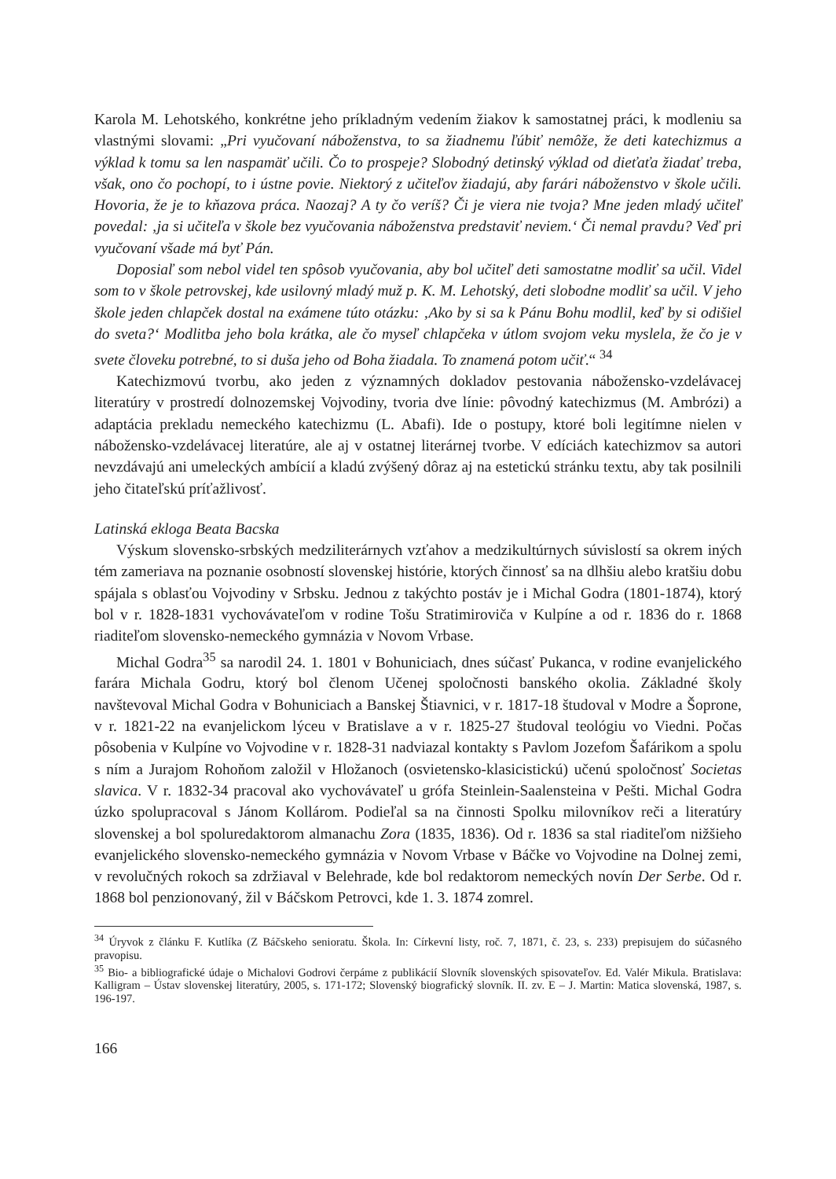Karola M. Lehotského, konkrétne jeho príkladným vedením žiakov k samostatnej práci, k modleniu sa vlastnými slovami: „Pri vyučovaní náboženstva, to sa žiadnemu ľúbiť nemôže, že deti katechizmus a výklad k tomu sa len naspamäť učili. Čo to prospeje? Slobodný detinský výklad od dieťaťa žiadať treba, však, ono čo pochopí, to i ústne povie. Niektorý z učiteľov žiadajú, aby farári náboženstvo v škole učili. Hovoria, že je to kňazova práca. Naozaj? A ty čo veríš? Či je viera nie tvoja? Mne jeden mladý učiteľ povedal: ‚ja si učiteľa v škole bez vyučovania náboženstva predstaviť neviem.‘ Či nemal pravdu? Veď pri vyučovaní všade má byť Pán.
Doposiaľ som nebol videl ten spôsob vyučovania, aby bol učiteľ deti samostatne modliť sa učil. Videl som to v škole petrovskej, kde usilovný mladý muž p. K. M. Lehotský, deti slobodne modliť sa učil. V jeho škole jeden chlapček dostal na exámene túto otázku: ‚Ako by si sa k Pánu Bohu modlil, keď by si odišiel do sveta?‘ Modlitba jeho bola krátka, ale čo myseľ chlapčeka v útlom svojom veku myslela, že čo je v svete človeku potrebné, to si duša jeho od Boha žiadala. To znamená potom učiť.“ <sup>34</sup>
Katechizmovú tvorbu, ako jeden z významných dokladov pestovania nábožensko-vzdelávacej literatúry v prostredí dolnozemskej Vojvodiny, tvoria dve línie: pôvodný katechizmus (M. Ambrózi) a adaptácia prekladu nemeckého katechizmu (L. Abafi). Ide o postupy, ktoré boli legitímne nielen v nábožensko-vzdelávacej literatúre, ale aj v ostatnej literárnej tvorbe. V edíciách katechizmov sa autori nevzdávajú ani umeleckých ambícií a kladú zvýšený dôraz aj na estetickú stránku textu, aby tak posilnili jeho čitateľskú príťažlivosť.
Latinská ekloga Beata Bacska
Výskum slovensko-srbských medziliterárnych vzťahov a medzikultúrnych súvislostí sa okrem iných tém zameriava na poznanie osobností slovenskej histórie, ktorých činnosť sa na dlhšiu alebo kratšiu dobu spájala s oblasťou Vojvodiny v Srbsku. Jednou z takýchto postáv je i Michal Godra (1801-1874), ktorý bol v r. 1828-1831 vychovávateľom v rodine Tošu Stratimiroviča v Kulpíne a od r. 1836 do r. 1868 riaditeľom slovensko-nemeckého gymnázia v Novom Vrbase.
Michal Godra<sup>35</sup> sa narodil 24. 1. 1801 v Bohuniciach, dnes súčasť Pukanca, v rodine evanjelického farára Michala Godru, ktorý bol členom Učenej spoločnosti banského okolia. Základné školy navštevoval Michal Godra v Bohuniciach a Banskej Štiavnici, v r. 1817-18 študoval v Modre a Šoprone, v r. 1821-22 na evanjelickom lýceu v Bratislave a v r. 1825-27 študoval teológiu vo Viedni. Počas pôsobenia v Kulpíne vo Vojvodine v r. 1828-31 nadviazal kontakty s Pavlom Jozefom Šafárikom a spolu s ním a Jurajom Rohoňom založil v Hložanoch (osvietensko-klasicistickú) učenú spoločnosť Societas slavica. V r. 1832-34 pracoval ako vychovávateľ u grófa Steinlein-Saalensteina v Pešti. Michal Godra úzko spolupracoval s Jánom Kollárom. Podieľal sa na činnosti Spolku milovníkov reči a literatúry slovenskej a bol spoluredaktorom almanachu Zora (1835, 1836). Od r. 1836 sa stal riaditeľom nižšieho evanjelického slovensko-nemeckého gymnázia v Novom Vrbase v Báčke vo Vojvodine na Dolnej zemi, v revolučných rokoch sa zdržiaval v Belehrade, kde bol redaktorom nemeckých novín Der Serbe. Od r. 1868 bol penzionovaný, žil v Báčskom Petrovci, kde 1. 3. 1874 zomrel.
<sup>34</sup> Úryvok z článku F. Kutlíka (Z Báčskeho senioratu. Škola. In: Církevní listy, roč. 7, 1871, č. 23, s. 233) prepisujem do súčasného pravopisu.
<sup>35</sup> Bio- a bibliografické údaje o Michalovi Godrovi čerpáme z publikácií Slovník slovenských spisovateľov. Ed. Valér Mikula. Bratislava: Kalligram – Ústav slovenskej literatúry, 2005, s. 171-172; Slovenský biografický slovník. II. zv. E – J. Martin: Matica slovenská, 1987, s. 196-197.
166